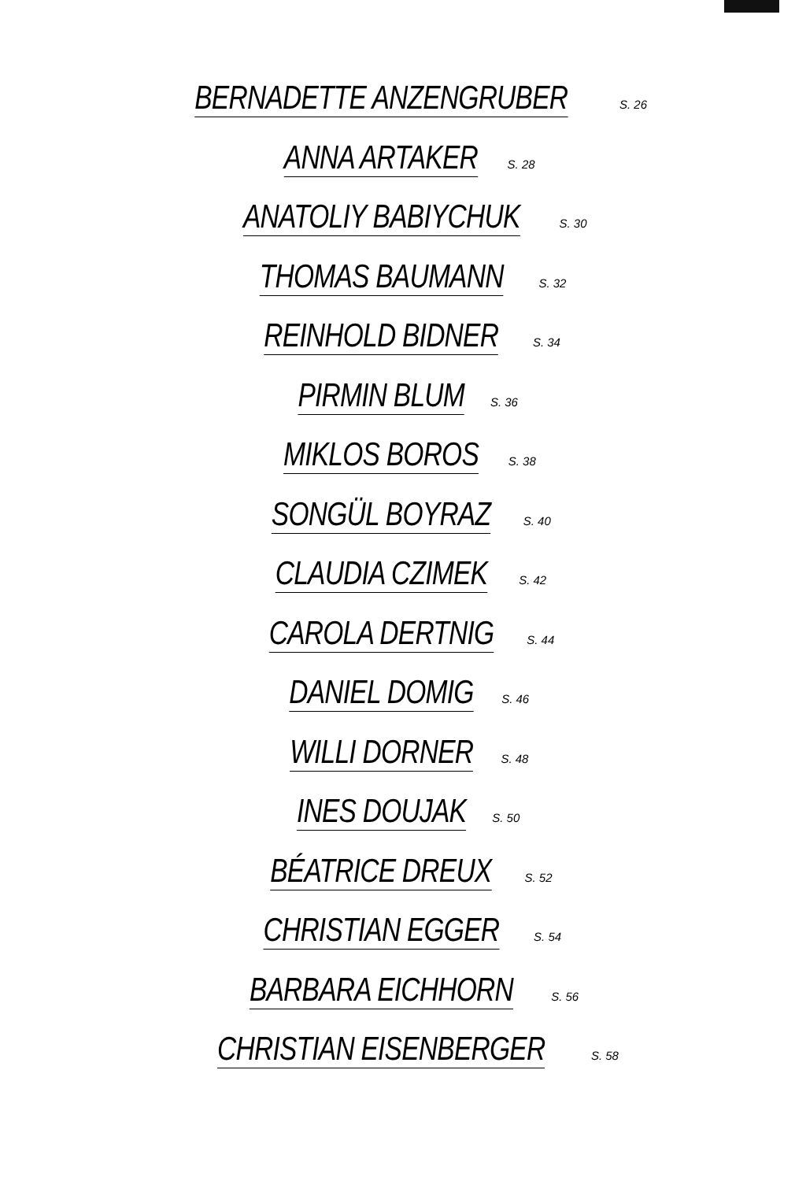BERNADETTE ANZENGRUBER S. 26
ANNA ARTAKER S. 28
ANATOLIY BABIYCHUK S. 30
THOMAS BAUMANN S. 32
REINHOLD BIDNER S. 34
PIRMIN BLUM S. 36
MIKLOS BOROS S. 38
SONGÜL BOYRAZ S. 40
CLAUDIA CZIMEK S. 42
CAROLA DERTNIG S. 44
DANIEL DOMIG S. 46
WILLI DORNER S. 48
INES DOUJAK S. 50
BÉATRICE DREUX S. 52
CHRISTIAN EGGER S. 54
BARBARA EICHHORN S. 56
CHRISTIAN EISENBERGER S. 58